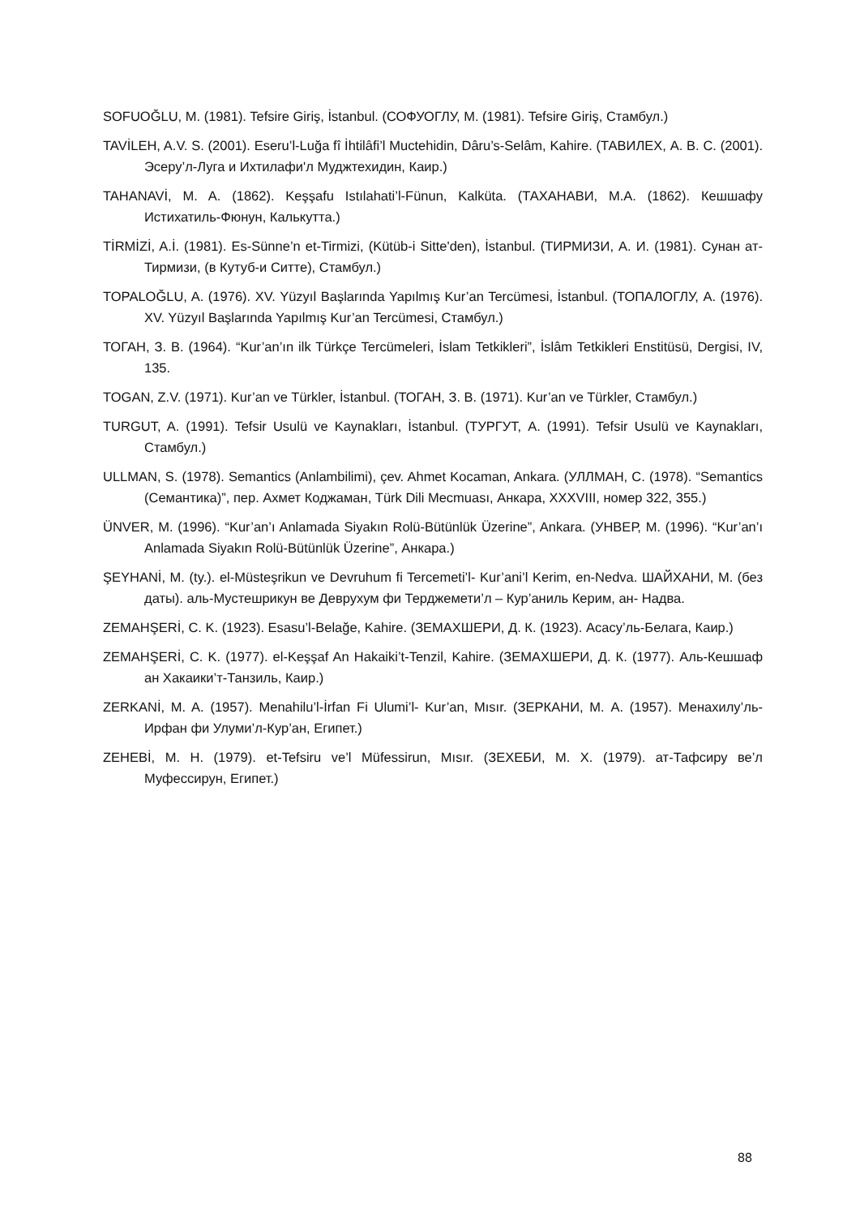SOFUOĞLU, M. (1981). Tefsire Giriş, İstanbul. (СОФУОГЛУ, M. (1981). Tefsire Giriş, Стамбул.)
TAVİLEH, A.V. S. (2001). Eseru’l-Luğa fî İhtilâfi’l Muctehidin, Dâru’s-Selâm, Kahire. (ТАВИЛЕХ, А. В. С. (2001). Эсеру’л-Луга и Ихтилафи'л Муджтехидин, Каир.)
TAHANAVİ, M. A. (1862). Keşşafu Istılahati’l-Fünun, Kalküta. (ТАХАНАВИ, М.А. (1862). Кешшафу Истихатиль-Фюнун, Калькутта.)
TİRMİZİ, A.İ. (1981). Es-Sünne’n et-Tirmizi, (Kütüb-i Sitte'den), İstanbul. (ТИРМИЗИ, А. И. (1981). Сунан ат-Тирмизи, (в Кутуб-и Ситте), Стамбул.)
TOPALOĞLU, A. (1976). XV. Yüzyıl Başlarında Yapılmış Kur’an Tercümesi, İstanbul. (ТОПАЛОГЛУ, А. (1976). XV. Yüzyıl Başlarında Yapılmış Kur’an Tercümesi, Стамбул.)
ТОГАН, З. В. (1964). “Kur’an’ın ilk Türkçe Tercümeleri, İslam Tetkikleri”, İslâm Tetkikleri Enstitüsü, Dergisi, IV, 135.
TOGAN, Z.V. (1971). Kur’an ve Türkler, İstanbul. (ТОГАН, З. В. (1971). Kur’an ve Türkler, Стамбул.)
TURGUT, A. (1991). Tefsir Usulü ve Kaynakları, İstanbul. (ТУРГУТ, А. (1991). Tefsir Usulü ve Kaynakları, Стамбул.)
ULLMAN, S. (1978). Semantics (Anlambilimi), çev. Ahmet Kocaman, Ankara. (УЛЛМАН, С. (1978). “Semantics (Семантика)”, пер. Ахмет Коджаман, Türk Dili Mecmuası, Анкара, XXXVIII, номер 322, 355.)
ÜNVER, M. (1996). “Kur’an’ı Anlamada Siyakın Rolü-Bütünlük Üzerine”, Ankara. (УНВЕР, М. (1996). “Kur’an’ı Anlamada Siyakın Rolü-Bütünlük Üzerine”, Анкара.)
ŞEYHANİ, M. (ty.). el-Müsteşrikun ve Devruhum fi Tercemeti’l- Kur’ani’l Kerim, en-Nedva. ШАЙХАНИ, М. (без даты). аль-Мустешрикун ве Деврухум фи Терджемети’л – Кур’аниль Керим, ан- Надва.
ZEMAHŞERİ, C. K. (1923). Esasu’l-Belağe, Kahire. (ЗЕМАХШЕРИ, Д. К. (1923). Асасу’ль-Белага, Каир.)
ZEMAHŞERİ, C. K. (1977). el-Keşşaf An Hakaiki’t-Tenzil, Kahire. (ЗЕМАХШЕРИ, Д. К. (1977). Аль-Кешшаф ан Хакаики’т-Танзиль, Каир.)
ZERKANİ, M. A. (1957). Menahilu’l-İrfan Fi Ulumi’l- Kur’an, Mısır. (ЗЕРКАНИ, М. А. (1957). Менахилу’ль-Ирфан фи Улуми’л-Кур’ан, Египет.)
ZEHEBİ, M. H. (1979). et-Tefsiru ve’l Müfessirun, Mısır. (ЗЕХЕБИ, М. Х. (1979). ат-Тафсиру ве’л Муфессирун, Египет.)
88